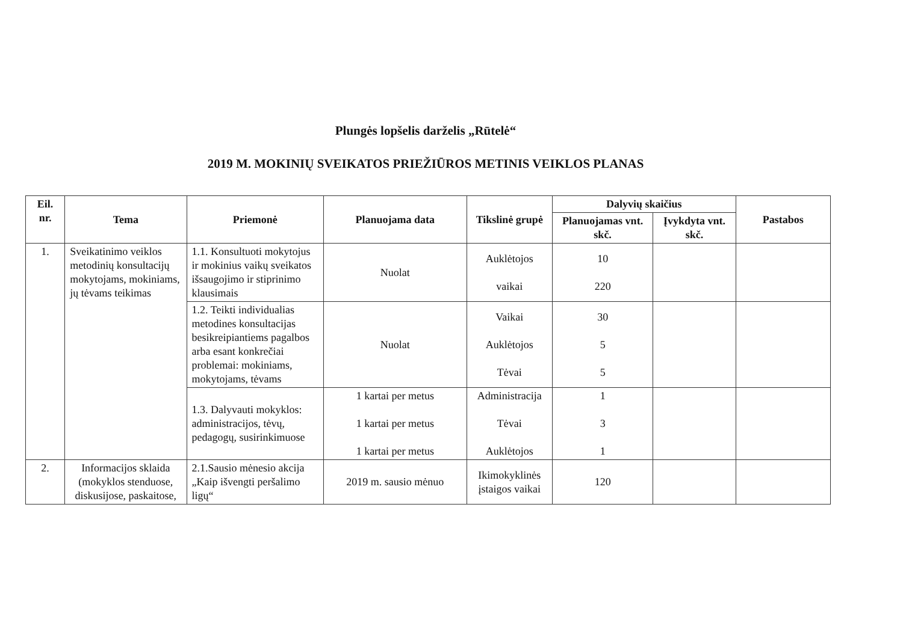Plungės lopšelis darželis „Rūtelė“
2019 M. MOKINIŲ SVEIKATOS PRIEŽIŪROS METINIS VEIKLOS PLANAS
| Eil. nr. | Tema | Priemonė | Planuojama data | Tikslinė grupė | Dalyvių skaičius | | Pastabos |
| --- | --- | --- | --- | --- | --- | --- | --- |
| | | | | | Planuojamas vnt. skč. | Įvykdyta vnt. skč. | |
| 1. | Sveikatinimo veiklos metodinių konsultacijų mokytojams, mokiniams, jų tėvams teikimas | 1.1. Konsultuoti mokytojus ir mokinius vaikų sveikatos išsaugojimo ir stiprinimo klausimais | Nuolat | Auklėtojos vaikai | 10 220 | | |
| | | 1.2. Teikti individualias metodines konsultacijas besikreipiantiems pagalbos arba esant konkrečiai problemai: mokiniams, mokytojams, tėvams | Nuolat | Vaikai Auklėtojos Tėvai | 30 5 5 | | |
| | | 1.3. Dalyvauti mokyklos: administracijos, tėvų, pedagogų, susirinkimuose | 1 kartai per metus 1 kartai per metus 1 kartai per metus | Administracija Tėvai Auklėtojos | 1 3 1 | | |
| 2. | Informacijos sklaida (mokyklos stenduose, diskusijose, paskaitose, | 2.1.Sausio mėnesio akcija „Kaip išvengti peršalimo ligų“ | 2019 m. sausio mėnuo | Ikimokyklinės įstaigos vaikai | 120 | | |